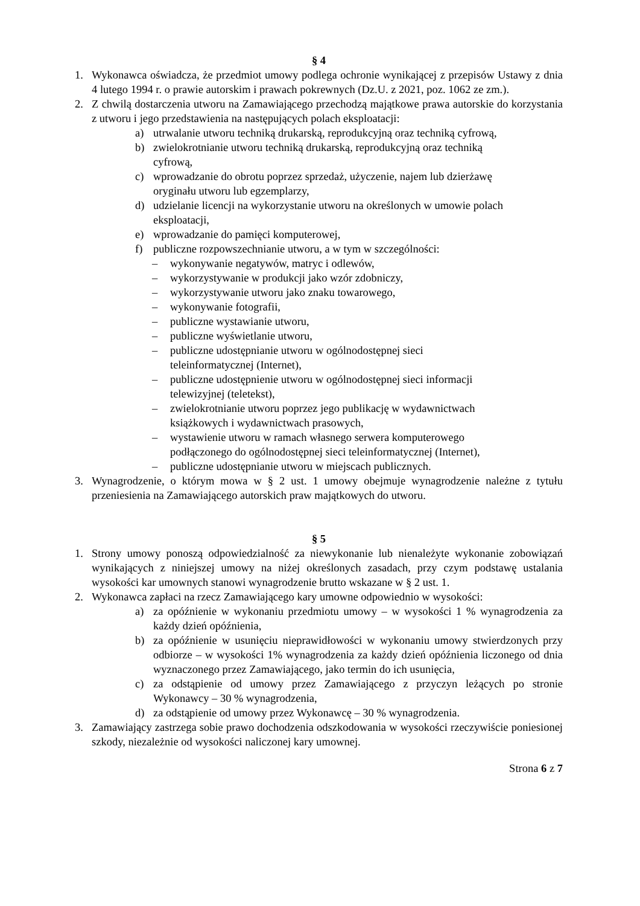§ 4
1. Wykonawca oświadcza, że przedmiot umowy podlega ochronie wynikającej z przepisów Ustawy z dnia 4 lutego 1994 r. o prawie autorskim i prawach pokrewnych (Dz.U. z 2021, poz. 1062 ze zm.).
2. Z chwilą dostarczenia utworu na Zamawiającego przechodzą majątkowe prawa autorskie do korzystania z utworu i jego przedstawienia na następujących polach eksploatacji:
a) utrwalanie utworu techniką drukarską, reprodukcyjną oraz techniką cyfrową,
b) zwielokrotnianie utworu techniką drukarską, reprodukcyjną oraz techniką
cyfrową,
c) wprowadzanie do obrotu poprzez sprzedaż, użyczenie, najem lub dzierżawę
oryginału utworu lub egzemplarzy,
d) udzielanie licencji na wykorzystanie utworu na określonych w umowie polach
eksploatacji,
e) wprowadzanie do pamięci komputerowej,
f) publiczne rozpowszechnianie utworu, a w tym w szczególności:
– wykonywanie negatywów, matryc i odlewów,
– wykorzystywanie w produkcji jako wzór zdobniczy,
– wykorzystywanie utworu jako znaku towarowego,
– wykonywanie fotografii,
– publiczne wystawianie utworu,
– publiczne wyświetlanie utworu,
– publiczne udostępnianie utworu w ogólnodostępnej sieci
teleinformatycznej (Internet),
– publiczne udostępnienie utworu w ogólnodostępnej sieci informacji
telewizyjnej (teletekst),
– zwielokrotnianie utworu poprzez jego publikację w wydawnictwach
książkowych i wydawnictwach prasowych,
– wystawienie utworu w ramach własnego serwera komputerowego
podłączonego do ogólnodostępnej sieci teleinformatycznej (Internet),
– publiczne udostępnianie utworu w miejscach publicznych.
3. Wynagrodzenie, o którym mowa w § 2 ust. 1 umowy obejmuje wynagrodzenie należne z tytułu przeniesienia na Zamawiającego autorskich praw majątkowych do utworu.
§ 5
1. Strony umowy ponoszą odpowiedzialność za niewykonanie lub nienależyte wykonanie zobowiązań wynikających z niniejszej umowy na niżej określonych zasadach, przy czym podstawę ustalania wysokości kar umownych stanowi wynagrodzenie brutto wskazane w § 2 ust. 1.
2. Wykonawca zapłaci na rzecz Zamawiającego kary umowne odpowiednio w wysokości:
a) za opóźnienie w wykonaniu przedmiotu umowy – w wysokości 1 % wynagrodzenia za każdy dzień opóźnienia,
b) za opóźnienie w usunięciu nieprawidłowości w wykonaniu umowy stwierdzonych przy odbiorze – w wysokości 1% wynagrodzenia za każdy dzień opóźnienia liczonego od dnia wyznaczonego przez Zamawiającego, jako termin do ich usunięcia,
c) za odstąpienie od umowy przez Zamawiającego z przyczyn leżących po stronie Wykonawcy – 30 % wynagrodzenia,
d) za odstąpienie od umowy przez Wykonawcę – 30 % wynagrodzenia.
3. Zamawiający zastrzega sobie prawo dochodzenia odszkodowania w wysokości rzeczywiście poniesionej szkody, niezależnie od wysokości naliczonej kary umownej.
Strona 6 z 7